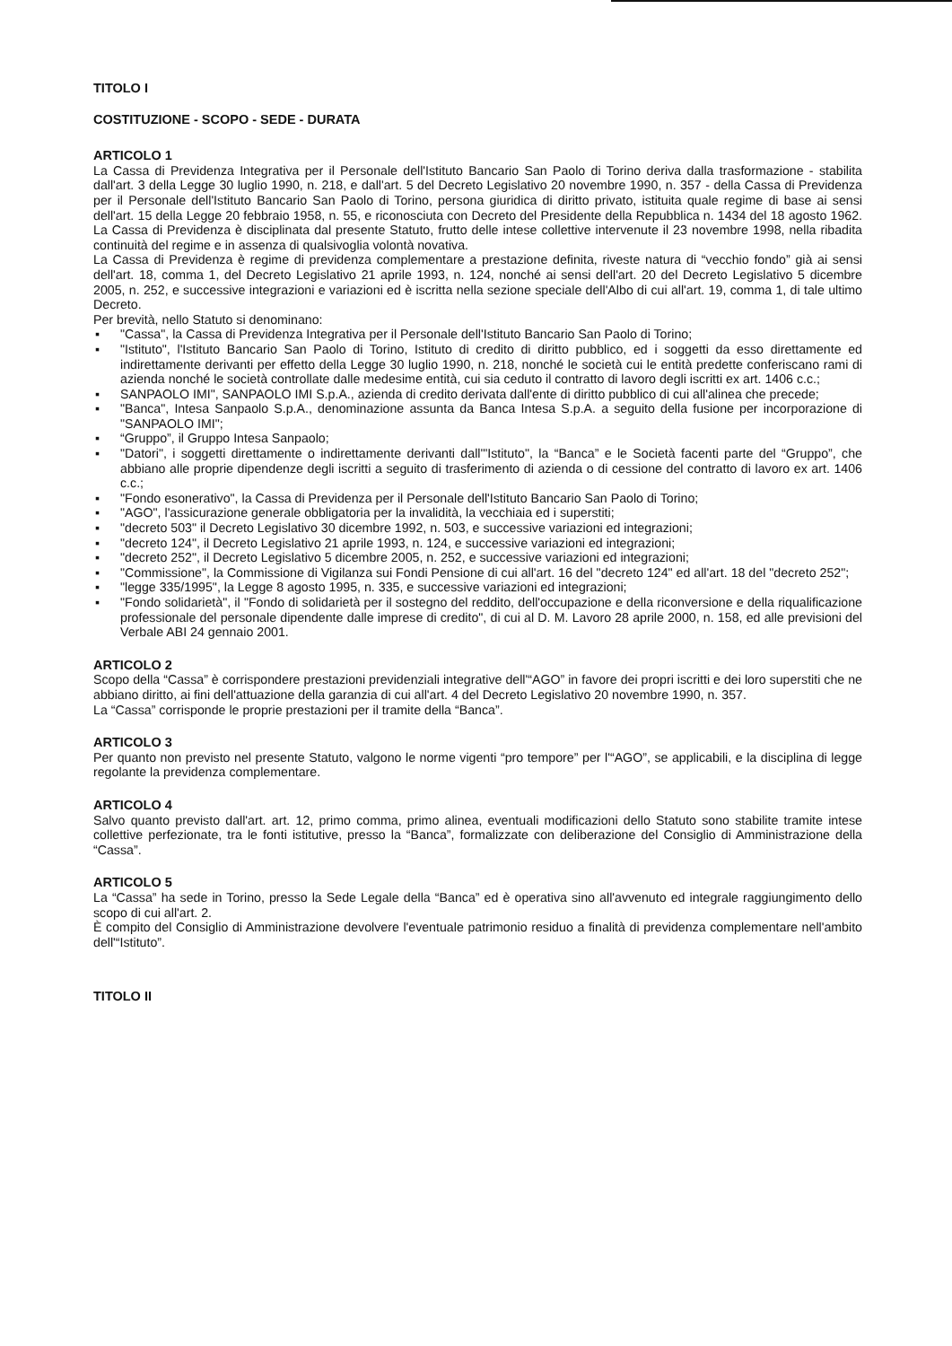TITOLO I
COSTITUZIONE - SCOPO - SEDE - DURATA
ARTICOLO 1
La Cassa di Previdenza Integrativa per il Personale dell'Istituto Bancario San Paolo di Torino deriva dalla trasformazione - stabilita dall'art. 3 della Legge 30 luglio 1990, n. 218, e dall'art. 5 del Decreto Legislativo 20 novembre 1990, n. 357 - della Cassa di Previdenza per il Personale dell'Istituto Bancario San Paolo di Torino, persona giuridica di diritto privato, istituita quale regime di base ai sensi dell'art. 15 della Legge 20 febbraio 1958, n. 55, e riconosciuta con Decreto del Presidente della Repubblica n. 1434 del 18 agosto 1962. La Cassa di Previdenza è disciplinata dal presente Statuto, frutto delle intese collettive intervenute il 23 novembre 1998, nella ribadita continuità del regime e in assenza di qualsivoglia volontà novativa.
La Cassa di Previdenza è regime di previdenza complementare a prestazione definita, riveste natura di “vecchio fondo” già ai sensi dell'art. 18, comma 1, del Decreto Legislativo 21 aprile 1993, n. 124, nonché ai sensi dell'art. 20 del Decreto Legislativo 5 dicembre 2005, n. 252, e successive integrazioni e variazioni ed è iscritta nella sezione speciale dell'Albo di cui all'art. 19, comma 1, di tale ultimo Decreto.
Per brevità, nello Statuto si denominano:
▪ "Cassa", la Cassa di Previdenza Integrativa per il Personale dell'Istituto Bancario San Paolo di Torino;
▪ "Istituto", l'Istituto Bancario San Paolo di Torino, Istituto di credito di diritto pubblico, ed i soggetti da esso direttamente ed indirettamente derivanti per effetto della Legge 30 luglio 1990, n. 218, nonché le società cui le entità predette conferiscano rami di azienda nonché le società controllate dalle medesime entità, cui sia ceduto il contratto di lavoro degli iscritti ex art. 1406 c.c.;
▪ SANPAOLO IMI", SANPAOLO IMI S.p.A., azienda di credito derivata dall'ente di diritto pubblico di cui all'alinea che precede;
▪ "Banca", Intesa Sanpaolo S.p.A., denominazione assunta da Banca Intesa S.p.A. a seguito della fusione per incorporazione di "SANPAOLO IMI";
▪ “Gruppo”, il Gruppo Intesa Sanpaolo;
▪ "Datori", i soggetti direttamente o indirettamente derivanti dall'"Istituto", la “Banca” e le Società facenti parte del “Gruppo”, che abbiano alle proprie dipendenze degli iscritti a seguito di trasferimento di azienda o di cessione del contratto di lavoro ex art. 1406 c.c.;
▪ "Fondo esonerativo", la Cassa di Previdenza per il Personale dell'Istituto Bancario San Paolo di Torino;
▪ "AGO", l'assicurazione generale obbligatoria per la invalidità, la vecchiaia ed i superstiti;
▪ "decreto 503" il Decreto Legislativo 30 dicembre 1992, n. 503, e successive variazioni ed integrazioni;
▪ "decreto 124", il Decreto Legislativo 21 aprile 1993, n. 124, e successive variazioni ed integrazioni;
▪ "decreto 252", il Decreto Legislativo 5 dicembre 2005, n. 252, e successive variazioni ed integrazioni;
▪ "Commissione", la Commissione di Vigilanza sui Fondi Pensione di cui all'art. 16 del "decreto 124" ed all'art. 18 del "decreto 252";
▪ "legge 335/1995", la Legge 8 agosto 1995, n. 335, e successive variazioni ed integrazioni;
▪ "Fondo solidarietà", il "Fondo di solidarietà per il sostegno del reddito, dell'occupazione e della riconversione e della riqualificazione professionale del personale dipendente dalle imprese di credito", di cui al D. M. Lavoro 28 aprile 2000, n. 158, ed alle previsioni del Verbale ABI 24 gennaio 2001.
ARTICOLO 2
Scopo della “Cassa” è corrispondere prestazioni previdenziali integrative dell'“AGO” in favore dei propri iscritti e dei loro superstiti che ne abbiano diritto, ai fini dell'attuazione della garanzia di cui all'art. 4 del Decreto Legislativo 20 novembre 1990, n. 357.
La “Cassa” corrisponde le proprie prestazioni per il tramite della “Banca”.
ARTICOLO 3
Per quanto non previsto nel presente Statuto, valgono le norme vigenti “pro tempore” per l'“AGO”, se applicabili, e la disciplina di legge regolante la previdenza complementare.
ARTICOLO 4
Salvo quanto previsto dall'art. art. 12, primo comma, primo alinea, eventuali modificazioni dello Statuto sono stabilite tramite intese collettive perfezionate, tra le fonti istitutive, presso la “Banca”, formalizzate con deliberazione del Consiglio di Amministrazione della “Cassa”.
ARTICOLO 5
La “Cassa” ha sede in Torino, presso la Sede Legale della “Banca” ed è operativa sino all'avvenuto ed integrale raggiungimento dello scopo di cui all'art. 2.
È compito del Consiglio di Amministrazione devolvere l'eventuale patrimonio residuo a finalità di previdenza complementare nell'ambito dell'“Istituto”.
TITOLO II